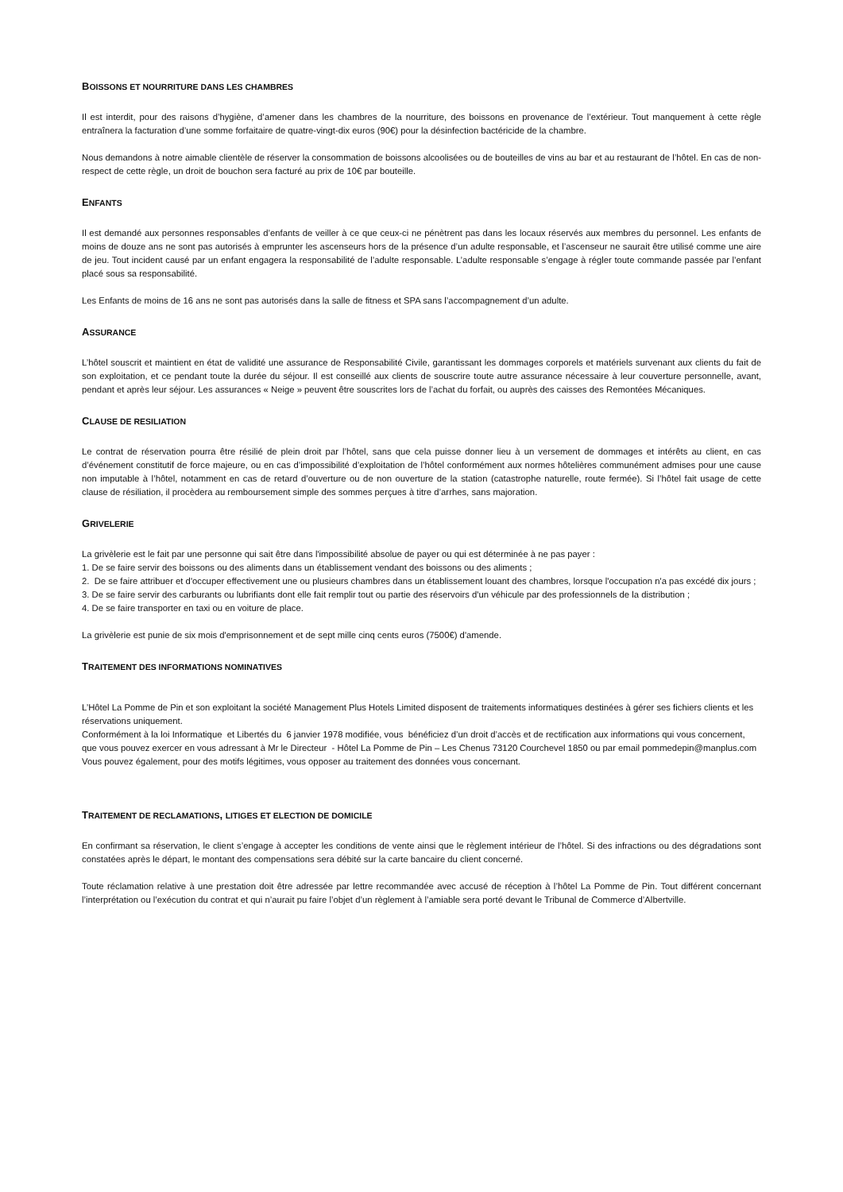BOISSONS ET NOURRITURE DANS LES CHAMBRES
Il est interdit, pour des raisons d’hygiène, d’amener dans les chambres de la nourriture, des boissons en provenance de l’extérieur. Tout manquement à cette règle entraînera la facturation d’une somme forfaitaire de quatre-vingt-dix euros (90€) pour la désinfection bactéricide de la chambre.
Nous demandons à notre aimable clientèle de réserver la consommation de boissons alcoolisées ou de bouteilles de vins au bar et au restaurant de l’hôtel. En cas de non-respect de cette règle, un droit de bouchon sera facturé au prix de 10€ par bouteille.
ENFANTS
Il est demandé aux personnes responsables d’enfants de veiller à ce que ceux-ci ne pénètrent pas dans les locaux réservés aux membres du personnel. Les enfants de moins de douze ans ne sont pas autorisés à emprunter les ascenseurs hors de la présence d’un adulte responsable, et l’ascenseur ne saurait être utilisé comme une aire de jeu. Tout incident causé par un enfant engagera la responsabilité de l’adulte responsable. L’adulte responsable s’engage à régler toute commande passée par l’enfant placé sous sa responsabilité.
Les Enfants de moins de 16 ans ne sont pas autorisés dans la salle de fitness et SPA sans l’accompagnement d’un adulte.
ASSURANCE
L’hôtel souscrit et maintient en état de validité une assurance de Responsabilité Civile, garantissant les dommages corporels et matériels survenant aux clients du fait de son exploitation, et ce pendant toute la durée du séjour. Il est conseillé aux clients de souscrire toute autre assurance nécessaire à leur couverture personnelle, avant, pendant et après leur séjour. Les assurances « Neige » peuvent être souscrites lors de l’achat du forfait, ou auprès des caisses des Remontées Mécaniques.
CLAUSE DE RESILIATION
Le contrat de réservation pourra être résilié de plein droit par l’hôtel, sans que cela puisse donner lieu à un versement de dommages et intérêts au client, en cas d’événement constitutif de force majeure, ou en cas d’impossibilité d’exploitation de l’hôtel conformément aux normes hôtelières communément admises pour une cause non imputable à l’hôtel, notamment en cas de retard d’ouverture ou de non ouverture de la station (catastrophe naturelle, route fermée). Si l’hôtel fait usage de cette clause de résiliation, il procèdera au remboursement simple des sommes perçues à titre d’arrhes, sans majoration.
GRIVELERIE
La grivèlerie est le fait par une personne qui sait être dans l'impossibilité absolue de payer ou qui est déterminée à ne pas payer :
1. De se faire servir des boissons ou des aliments dans un établissement vendant des boissons ou des aliments ;
2. De se faire attribuer et d'occuper effectivement une ou plusieurs chambres dans un établissement louant des chambres, lorsque l'occupation n'a pas excédé dix jours ;
3. De se faire servir des carburants ou lubrifiants dont elle fait remplir tout ou partie des réservoirs d'un véhicule par des professionnels de la distribution ;
4. De se faire transporter en taxi ou en voiture de place.
La grivèlerie est punie de six mois d'emprisonnement et de sept mille cinq cents euros (7500€) d'amende.
TRAITEMENT DES INFORMATIONS NOMINATIVES
L’Hôtel La Pomme de Pin et son exploitant la société Management Plus Hotels Limited disposent de traitements informatiques destinées à gérer ses fichiers clients et les réservations uniquement.
Conformément à la loi Informatique et Libertés du 6 janvier 1978 modifiée, vous bénéficiez d’un droit d’accès et de rectification aux informations qui vous concernent, que vous pouvez exercer en vous adressant à Mr le Directeur - Hôtel La Pomme de Pin – Les Chenus 73120 Courchevel 1850 ou par email pommedepin@manplus.com
Vous pouvez également, pour des motifs légitimes, vous opposer au traitement des données vous concernant.
TRAITEMENT DE RECLAMATIONS, LITIGES ET ELECTION DE DOMICILE
En confirmant sa réservation, le client s’engage à accepter les conditions de vente ainsi que le règlement intérieur de l’hôtel. Si des infractions ou des dégradations sont constatées après le départ, le montant des compensations sera débité sur la carte bancaire du client concerné.
Toute réclamation relative à une prestation doit être adressée par lettre recommandée avec accusé de réception à l’hôtel La Pomme de Pin. Tout différent concernant l’interprétation ou l’exécution du contrat et qui n’aurait pu faire l’objet d’un règlement à l’amiable sera porté devant le Tribunal de Commerce d’Albertville.